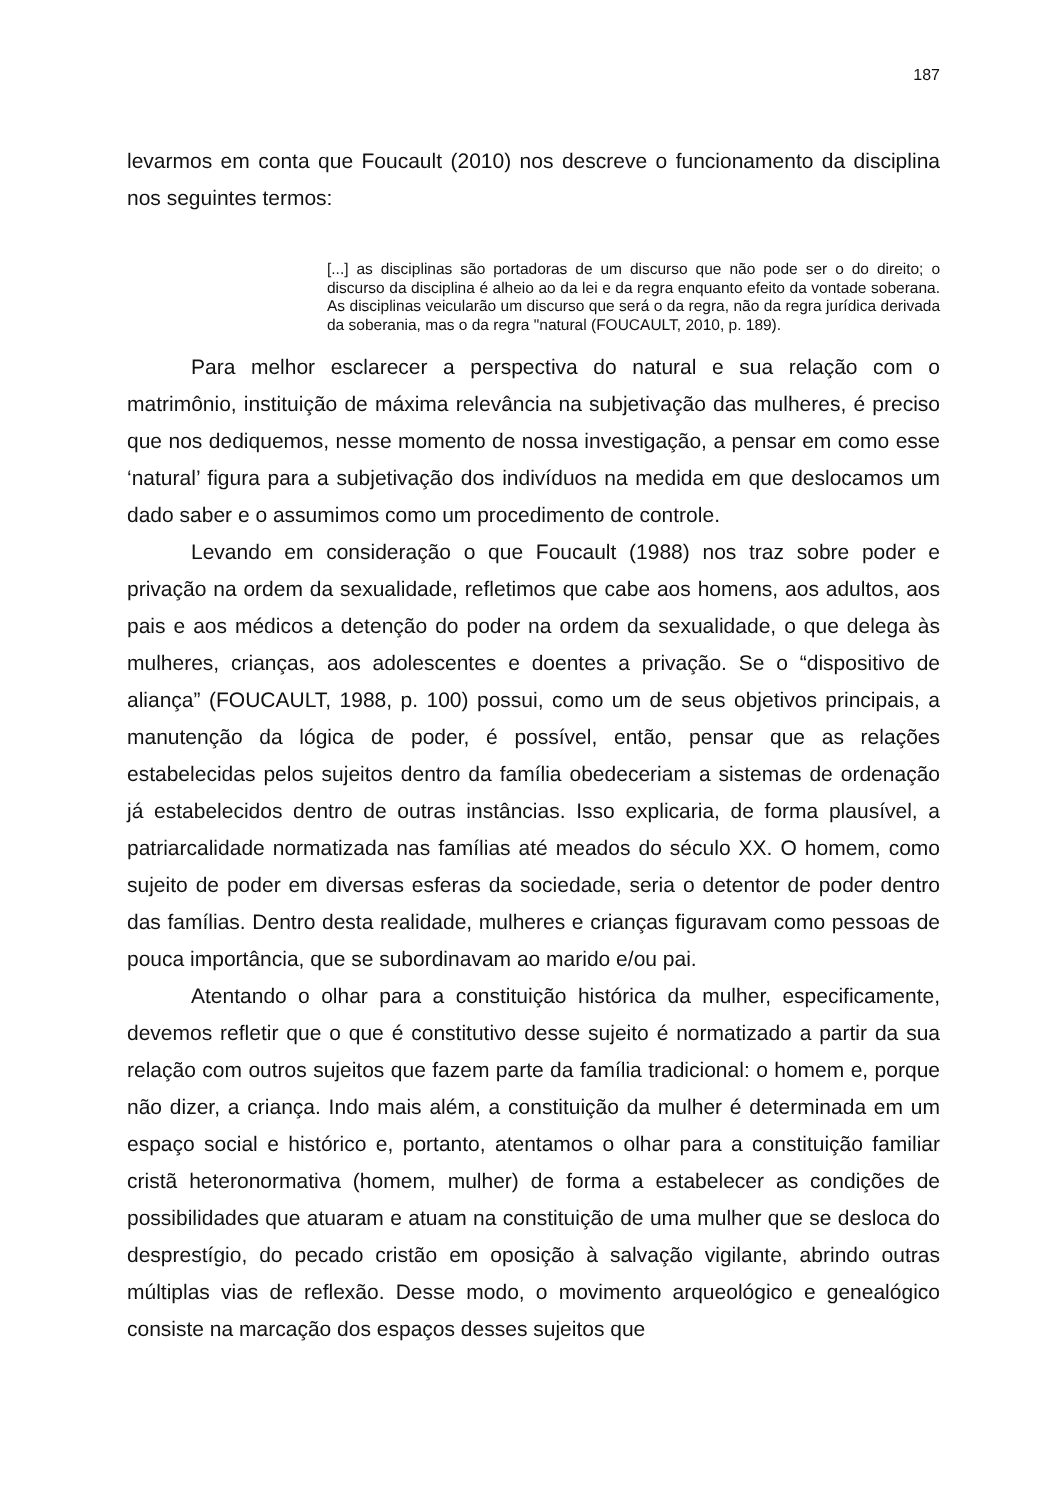187
levarmos em conta que Foucault (2010) nos descreve o funcionamento da disciplina nos seguintes termos:
[...] as disciplinas são portadoras de um discurso que não pode ser o do direito; o discurso da disciplina é alheio ao da lei e da regra enquanto efeito da vontade soberana. As disciplinas veicularão um discurso que será o da regra, não da regra jurídica derivada da soberania, mas o da regra "natural (FOUCAULT, 2010, p. 189).
Para melhor esclarecer a perspectiva do natural e sua relação com o matrimônio, instituição de máxima relevância na subjetivação das mulheres, é preciso que nos dediquemos, nesse momento de nossa investigação, a pensar em como esse ‘natural’ figura para a subjetivação dos indivíduos na medida em que deslocamos um dado saber e o assumimos como um procedimento de controle.
Levando em consideração o que Foucault (1988) nos traz sobre poder e privação na ordem da sexualidade, refletimos que cabe aos homens, aos adultos, aos pais e aos médicos a detenção do poder na ordem da sexualidade, o que delega às mulheres, crianças, aos adolescentes e doentes a privação. Se o “dispositivo de aliança” (FOUCAULT, 1988, p. 100) possui, como um de seus objetivos principais, a manutenção da lógica de poder, é possível, então, pensar que as relações estabelecidas pelos sujeitos dentro da família obedeceriam a sistemas de ordenação já estabelecidos dentro de outras instâncias. Isso explicaria, de forma plausível, a patriarcalidade normatizada nas famílias até meados do século XX. O homem, como sujeito de poder em diversas esferas da sociedade, seria o detentor de poder dentro das famílias. Dentro desta realidade, mulheres e crianças figuravam como pessoas de pouca importância, que se subordinavam ao marido e/ou pai.
Atentando o olhar para a constituição histórica da mulher, especificamente, devemos refletir que o que é constitutivo desse sujeito é normatizado a partir da sua relação com outros sujeitos que fazem parte da família tradicional: o homem e, porque não dizer, a criança. Indo mais além, a constituição da mulher é determinada em um espaço social e histórico e, portanto, atentamos o olhar para a constituição familiar cristã heteronormativa (homem, mulher) de forma a estabelecer as condições de possibilidades que atuaram e atuam na constituição de uma mulher que se desloca do desprestígio, do pecado cristão em oposição à salvação vigilante, abrindo outras múltiplas vias de reflexão. Desse modo, o movimento arqueológico e genealógico consiste na marcação dos espaços desses sujeitos que